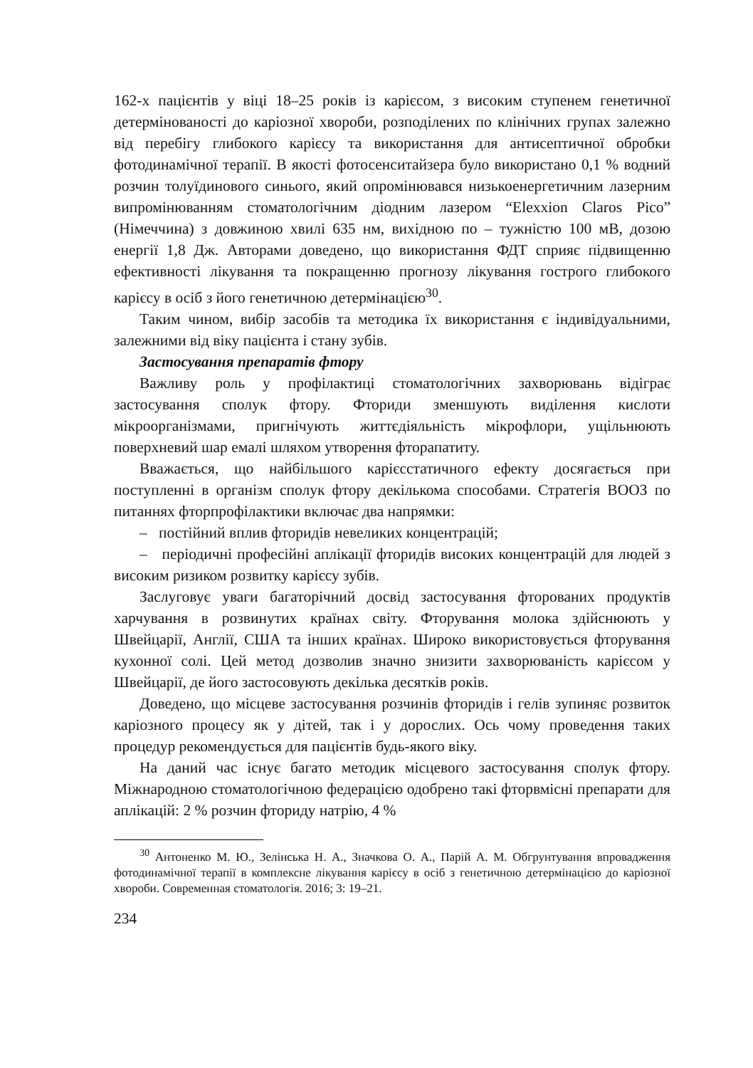162-х пацієнтів у віці 18–25 років із карієсом, з високим ступенем генетичної детермінованості до каріозної хвороби, розподілених по клінічних групах залежно від перебігу глибокого карієсу та використання для антисептичної обробки фотодинамічної терапії. В якості фотосенситайзера було використано 0,1 % водний розчин толуїдинового синього, який опромінювався низькоенергетичним лазерним випромінюванням стоматологічним діодним лазером “Elexxion Claros Pico” (Німеччина) з довжиною хвилі 635 нм, вихідною по – тужністю 100 мВ, дозою енергії 1,8 Дж. Авторами доведено, що використання ФДТ сприяє підвищенню ефективності лікування та покращенню прогнозу лікування гострого глибокого карієсу в осіб з його генетичною детермінацією<sup>30</sup>.
Таким чином, вибір засобів та методика їх використання є індивідуальними, залежними від віку пацієнта і стану зубів.
Застосування препаратів фтору
Важливу роль у профілактиці стоматологічних захворювань відіграє застосування сполук фтору. Фториди зменшують виділення кислоти мікроорганізмами, пригнічують життєдіяльність мікрофлори, ущільнюють поверхневий шар емалі шляхом утворення фторапатиту.
Вважається, що найбільшого карієсстатичного ефекту досягається при поступленні в організм сполук фтору декількома способами. Стратегія ВООЗ по питаннях фторпрофілактики включає два напрямки:
– постійний вплив фторидів невеликих концентрацій;
– періодичні професійні аплікації фторидів високих концентрацій для людей з високим ризиком розвитку карієсу зубів.
Заслуговує уваги багаторічний досвід застосування фторованих продуктів харчування в розвинутих країнах світу. Фторування молока здійснюють у Швейцарії, Англії, США та інших країнах. Широко використовується фторування кухонної солі. Цей метод дозволив значно знизити захворюваність карієсом у Швейцарії, де його застосовують декілька десятків років.
Доведено, що місцеве застосування розчинів фторидів і гелів зупиняє розвиток каріозного процесу як у дітей, так і у дорослих. Ось чому проведення таких процедур рекомендується для пацієнтів будь-якого віку.
На даний час існує багато методик місцевого застосування сполук фтору. Міжнародною стоматологічною федерацією одобрено такі фторвмісні препарати для аплікацій: 2 % розчин фториду натрію, 4 %
<sup>30</sup> Антоненко М. Ю., Зелінська Н. А., Значкова О. А., Парій А. М. Обгрунтування впровадження фотодинамічної терапії в комплексне лікування карієсу в осіб з генетичною детермінацією до каріозної хвороби. Современная стоматологія. 2016; 3: 19–21.
234